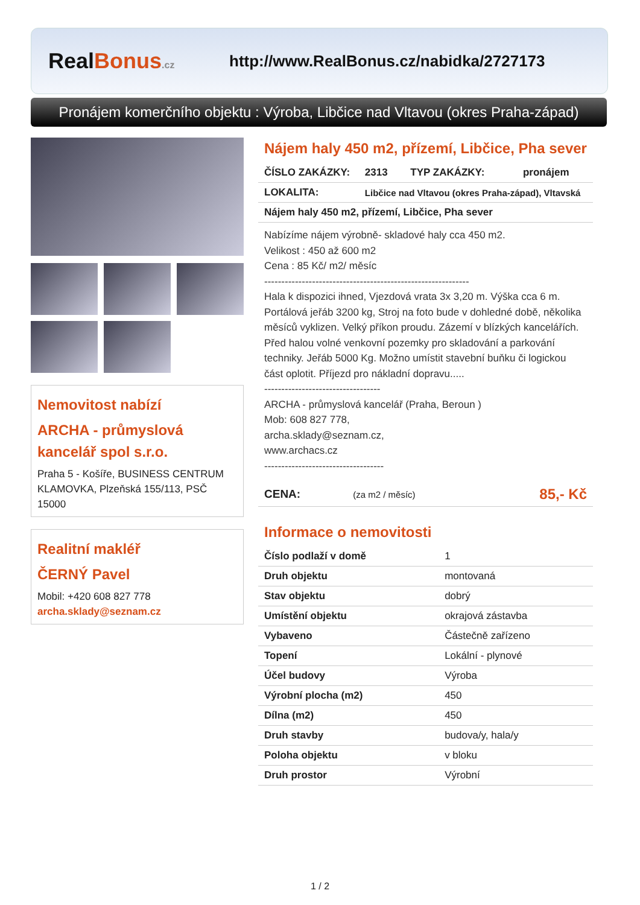RealBonus.cz
http://www.RealBonus.cz/nabidka/2727173
Pronájem komerčního objektu : Výroba, Libčice nad Vltavou (okres Praha-západ)
Nemovitost nabízí
ARCHA - průmyslová kancelář spol s.r.o.
Praha 5 - Košíře, BUSINESS CENTRUM KLAMOVKA, Plzeňská 155/113, PSČ 15000
Realitní makléř
ČERNÝ Pavel
Mobil: +420 608 827 778
archa.sklady@seznam.cz
Nájem haly 450 m2, přízemí, Libčice, Pha sever
| ČÍSLO ZAKÁZKY: | 2313 | TYP ZAKÁZKY: | pronájem |
| LOKALITA: | Libčice nad Vltavou (okres Praha-západ), Vltavská | | |
| Nájem haly 450 m2, přízemí, Libčice, Pha sever | | | |
Nabízíme nájem výrobně- skladové haly cca 450 m2.
Velikost : 450 až 600 m2
Cena : 85 Kč/ m2/ měsíc
------------------------------------------------------------
Hala k dispozici ihned, Vjezdová vrata 3x 3,20 m. Výška cca 6 m. Portálová jeřáb 3200 kg, Stroj na foto bude v dohledné době, několika měsíců vyklizen. Velký příkon proudu. Zázemí v blízkých kancelářích.
Před halou volné venkovní pozemky pro skladování a parkování techniky. Jeřáb 5000 Kg. Možno umístit stavební buňku či logickou část oplotit. Příjezd pro nákladní dopravu.....
----------------------------------
ARCHA - průmyslová kancelář (Praha, Beroun )
Mob: 608 827 778,
archa.sklady@seznam.cz,
www.archacs.cz
-----------------------------------
| CENA: | (za m2 / měsíc) | 85,- Kč |
Informace o nemovitosti
| Číslo podlaží v domě | 1 |
| Druh objektu | montovaná |
| Stav objektu | dobrý |
| Umístění objektu | okrajová zástavba |
| Vybaveno | Částečně zařízeno |
| Topení | Lokální - plynové |
| Účel budovy | Výroba |
| Výrobní plocha (m2) | 450 |
| Dílna (m2) | 450 |
| Druh stavby | budova/y, hala/y |
| Poloha objektu | v bloku |
| Druh prostor | Výrobní |
1 / 2